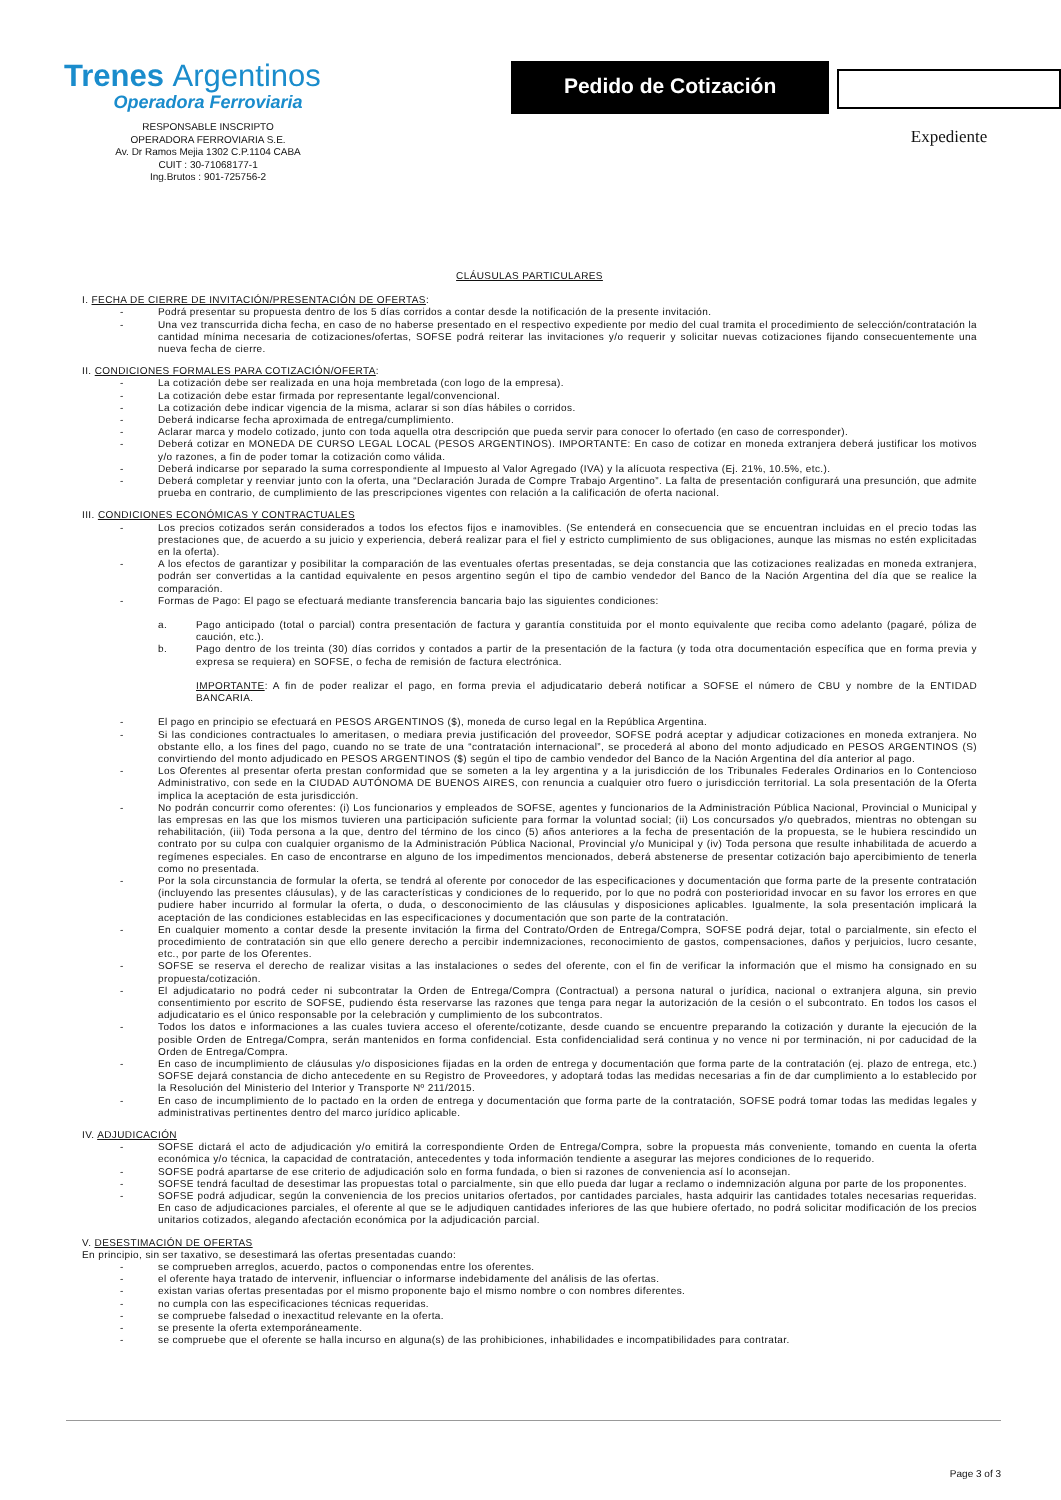Trenes Argentinos
Operadora Ferroviaria
RESPONSABLE INSCRIPTO
OPERADORA FERROVIARIA S.E.
Av. Dr Ramos Mejia 1302 C.P.1104 CABA
CUIT : 30-71068177-1
Ing.Brutos : 901-725756-2
Pedido de Cotización
Expediente
CLÁUSULAS PARTICULARES
I. FECHA DE CIERRE DE INVITACIÓN/PRESENTACIÓN DE OFERTAS:
- Podrá presentar su propuesta dentro de los 5 días corridos a contar desde la notificación de la presente invitación.
- Una vez transcurrida dicha fecha, en caso de no haberse presentado en el respectivo expediente por medio del cual tramita el procedimiento de selección/contratación la cantidad mínima necesaria de cotizaciones/ofertas, SOFSE podrá reiterar las invitaciones y/o requerir y solicitar nuevas cotizaciones fijando consecuentemente una nueva fecha de cierre.
II. CONDICIONES FORMALES PARA COTIZACIÓN/OFERTA:
- La cotización debe ser realizada en una hoja membretada (con logo de la empresa).
- La cotización debe estar firmada por representante legal/convencional.
- La cotización debe indicar vigencia de la misma, aclarar si son días hábiles o corridos.
- Deberá indicarse fecha aproximada de entrega/cumplimiento.
- Aclarar marca y modelo cotizado, junto con toda aquella otra descripción que pueda servir para conocer lo ofertado (en caso de corresponder).
- Deberá cotizar en MONEDA DE CURSO LEGAL LOCAL (PESOS ARGENTINOS). IMPORTANTE: En caso de cotizar en moneda extranjera deberá justificar los motivos y/o razones, a fin de poder tomar la cotización como válida.
- Deberá indicarse por separado la suma correspondiente al Impuesto al Valor Agregado (IVA) y la alícuota respectiva (Ej. 21%, 10.5%, etc.).
- Deberá completar y reenviar junto con la oferta, una “Declaración Jurada de Compre Trabajo Argentino”. La falta de presentación configurará una presunción, que admite prueba en contrario, de cumplimiento de las prescripciones vigentes con relación a la calificación de oferta nacional.
III. CONDICIONES ECONÓMICAS Y CONTRACTUALES
- Los precios cotizados serán considerados a todos los efectos fijos e inamovibles. (Se entenderá en consecuencia que se encuentran incluidas en el precio todas las prestaciones que, de acuerdo a su juicio y experiencia, deberá realizar para el fiel y estricto cumplimiento de sus obligaciones, aunque las mismas no estén explicitadas en la oferta).
- A los efectos de garantizar y posibilitar la comparación de las eventuales ofertas presentadas, se deja constancia que las cotizaciones realizadas en moneda extranjera, podrán ser convertidas a la cantidad equivalente en pesos argentino según el tipo de cambio vendedor del Banco de la Nación Argentina del día que se realice la comparación.
- Formas de Pago: El pago se efectuará mediante transferencia bancaria bajo las siguientes condiciones:
a. Pago anticipado (total o parcial) contra presentación de factura y garantía constituida por el monto equivalente que reciba como adelanto (pagaré, póliza de caución, etc.).
b. Pago dentro de los treinta (30) días corridos y contados a partir de la presentación de la factura (y toda otra documentación específica que en forma previa y expresa se requiera) en SOFSE, o fecha de remisión de factura electrónica.
IMPORTANTE: A fin de poder realizar el pago, en forma previa el adjudicatario deberá notificar a SOFSE el número de CBU y nombre de la ENTIDAD BANCARIA.
- El pago en principio se efectuará en PESOS ARGENTINOS ($), moneda de curso legal en la República Argentina.
- Si las condiciones contractuales lo ameritasen, o mediara previa justificación del proveedor, SOFSE podrá aceptar y adjudicar cotizaciones en moneda extranjera. No obstante ello, a los fines del pago, cuando no se trate de una “contratación internacional”, se procederá al abono del monto adjudicado en PESOS ARGENTINOS (S) convirtiendo del monto adjudicado en PESOS ARGENTINOS ($) según el tipo de cambio vendedor del Banco de la Nación Argentina del día anterior al pago.
- Los Oferentes al presentar oferta prestan conformidad que se someten a la ley argentina y a la jurisdicción de los Tribunales Federales Ordinarios en lo Contencioso Administrativo, con sede en la CIUDAD AUTÓNOMA DE BUENOS AIRES, con renuncia a cualquier otro fuero o jurisdicción territorial. La sola presentación de la Oferta implica la aceptación de esta jurisdicción.
- No podrán concurrir como oferentes: (i) Los funcionarios y empleados de SOFSE, agentes y funcionarios de la Administración Pública Nacional, Provincial o Municipal y las empresas en las que los mismos tuvieren una participación suficiente para formar la voluntad social; (ii) Los concursados y/o quebrados, mientras no obtengan su rehabilitación, (iii) Toda persona a la que, dentro del término de los cinco (5) años anteriores a la fecha de presentación de la propuesta, se le hubiera rescindido un contrato por su culpa con cualquier organismo de la Administración Pública Nacional, Provincial y/o Municipal y (iv) Toda persona que resulte inhabilitada de acuerdo a regímenes especiales. En caso de encontrarse en alguno de los impedimentos mencionados, deberá abstenerse de presentar cotización bajo apercibimiento de tenerla como no presentada.
- Por la sola circunstancia de formular la oferta, se tendrá al oferente por conocedor de las especificaciones y documentación que forma parte de la presente contratación (incluyendo las presentes cláusulas), y de las características y condiciones de lo requerido, por lo que no podrá con posterioridad invocar en su favor los errores en que pudiere haber incurrido al formular la oferta, o duda, o desconocimiento de las cláusulas y disposiciones aplicables. Igualmente, la sola presentación implicará la aceptación de las condiciones establecidas en las especificaciones y documentación que son parte de la contratación.
- En cualquier momento a contar desde la presente invitación la firma del Contrato/Orden de Entrega/Compra, SOFSE podrá dejar, total o parcialmente, sin efecto el procedimiento de contratación sin que ello genere derecho a percibir indemnizaciones, reconocimiento de gastos, compensaciones, daños y perjuicios, lucro cesante, etc., por parte de los Oferentes.
- SOFSE se reserva el derecho de realizar visitas a las instalaciones o sedes del oferente, con el fin de verificar la información que el mismo ha consignado en su propuesta/cotización.
- El adjudicatario no podrá ceder ni subcontratar la Orden de Entrega/Compra (Contractual) a persona natural o jurídica, nacional o extranjera alguna, sin previo consentimiento por escrito de SOFSE, pudiendo ésta reservarse las razones que tenga para negar la autorización de la cesión o el subcontrato. En todos los casos el adjudicatario es el único responsable por la celebración y cumplimiento de los subcontratos.
- Todos los datos e informaciones a las cuales tuviera acceso el oferente/cotizante, desde cuando se encuentre preparando la cotización y durante la ejecución de la posible Orden de Entrega/Compra, serán mantenidos en forma confidencial. Esta confidencialidad será continua y no vence ni por terminación, ni por caducidad de la Orden de Entrega/Compra.
- En caso de incumplimiento de cláusulas y/o disposiciones fijadas en la orden de entrega y documentación que forma parte de la contratación (ej. plazo de entrega, etc.) SOFSE dejará constancia de dicho antecedente en su Registro de Proveedores, y adoptará todas las medidas necesarias a fin de dar cumplimiento a lo establecido por la Resolución del Ministerio del Interior y Transporte Nº 211/2015.
- En caso de incumplimiento de lo pactado en la orden de entrega y documentación que forma parte de la contratación, SOFSE podrá tomar todas las medidas legales y administrativas pertinentes dentro del marco jurídico aplicable.
IV. ADJUDICACIÓN
- SOFSE dictará el acto de adjudicación y/o emitirá la correspondiente Orden de Entrega/Compra, sobre la propuesta más conveniente, tomando en cuenta la oferta económica y/o técnica, la capacidad de contratación, antecedentes y toda información tendiente a asegurar las mejores condiciones de lo requerido.
- SOFSE podrá apartarse de ese criterio de adjudicación solo en forma fundada, o bien si razones de conveniencia así lo aconsejan.
- SOFSE tendrá facultad de desestimar las propuestas total o parcialmente, sin que ello pueda dar lugar a reclamo o indemnización alguna por parte de los proponentes.
- SOFSE podrá adjudicar, según la conveniencia de los precios unitarios ofertados, por cantidades parciales, hasta adquirir las cantidades totales necesarias requeridas. En caso de adjudicaciones parciales, el oferente al que se le adjudiquen cantidades inferiores de las que hubiere ofertado, no podrá solicitar modificación de los precios unitarios cotizados, alegando afectación económica por la adjudicación parcial.
V. DESESTIMACIÓN DE OFERTAS
En principio, sin ser taxativo, se desestimará las ofertas presentadas cuando:
- se comprueben arreglos, acuerdo, pactos o componendas entre los oferentes.
- el oferente haya tratado de intervenir, influenciar o informarse indebidamente del análisis de las ofertas.
- existan varias ofertas presentadas por el mismo proponente bajo el mismo nombre o con nombres diferentes.
- no cumpla con las especificaciones técnicas requeridas.
- se compruebe falsedad o inexactitud relevante en la oferta.
- se presente la oferta extemporáneamente.
- se compruebe que el oferente se halla incurso en alguna(s) de las prohibiciones, inhabilidades e incompatibilidades para contratar.
Page 3 of 3